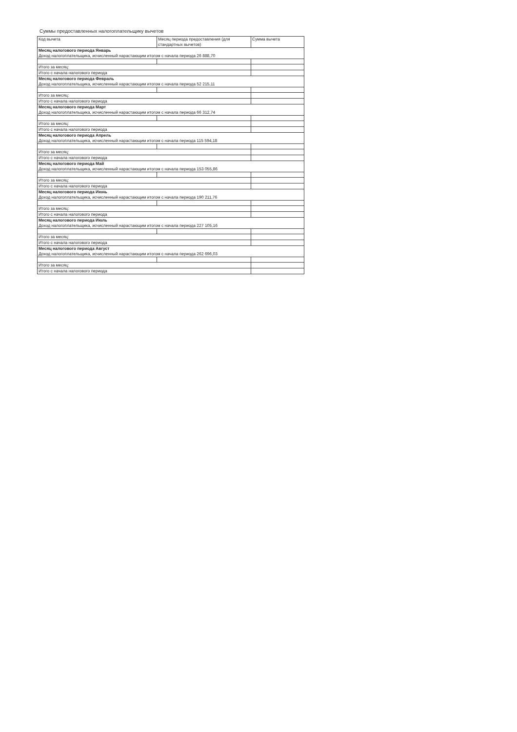Суммы предоставленных налогоплательщику вычетов
| Код вычета | Месяц периода предоставления (для стандартных вычетов) | Сумма вычета |
| --- | --- | --- |
| Месяц налогового периода Январь Доход налогоплательщика, исчисленный нарастающим итогом с начала периода 26 888,70 | | |
| Итого за месяц: | | |
| Итого с начала налогового периода | | |
| Месяц налогового периода Февраль Доход налогоплательщика, исчисленный нарастающим итогом с начала периода 52 215,11 | | |
| Итого за месяц: | | |
| Итого с начала налогового периода | | |
| Месяц налогового периода Март Доход налогоплательщика, исчисленный нарастающим итогом с начала периода 66 312,74 | | |
| Итого за месяц: | | |
| Итого с начала налогового периода | | |
| Месяц налогового периода Апрель Доход налогоплательщика, исчисленный нарастающим итогом с начала периода 115 594,18 | | |
| Итого за месяц: | | |
| Итого с начала налогового периода | | |
| Месяц налогового периода Май Доход налогоплательщика, исчисленный нарастающим итогом с начала периода 153 055,86 | | |
| Итого за месяц: | | |
| Итого с начала налогового периода | | |
| Месяц налогового периода Июнь Доход налогоплательщика, исчисленный нарастающим итогом с начала периода 190 211,76 | | |
| Итого за месяц: | | |
| Итого с начала налогового периода | | |
| Месяц налогового периода Июль Доход налогоплательщика, исчисленный нарастающим итогом с начала периода 227 105,16 | | |
| Итого за месяц: | | |
| Итого с начала налогового периода | | |
| Месяц налогового периода Август Доход налогоплательщика, исчисленный нарастающим итогом с начала периода 262 696,03 | | |
| Итого за месяц: | | |
| Итого с начала налогового периода | | |